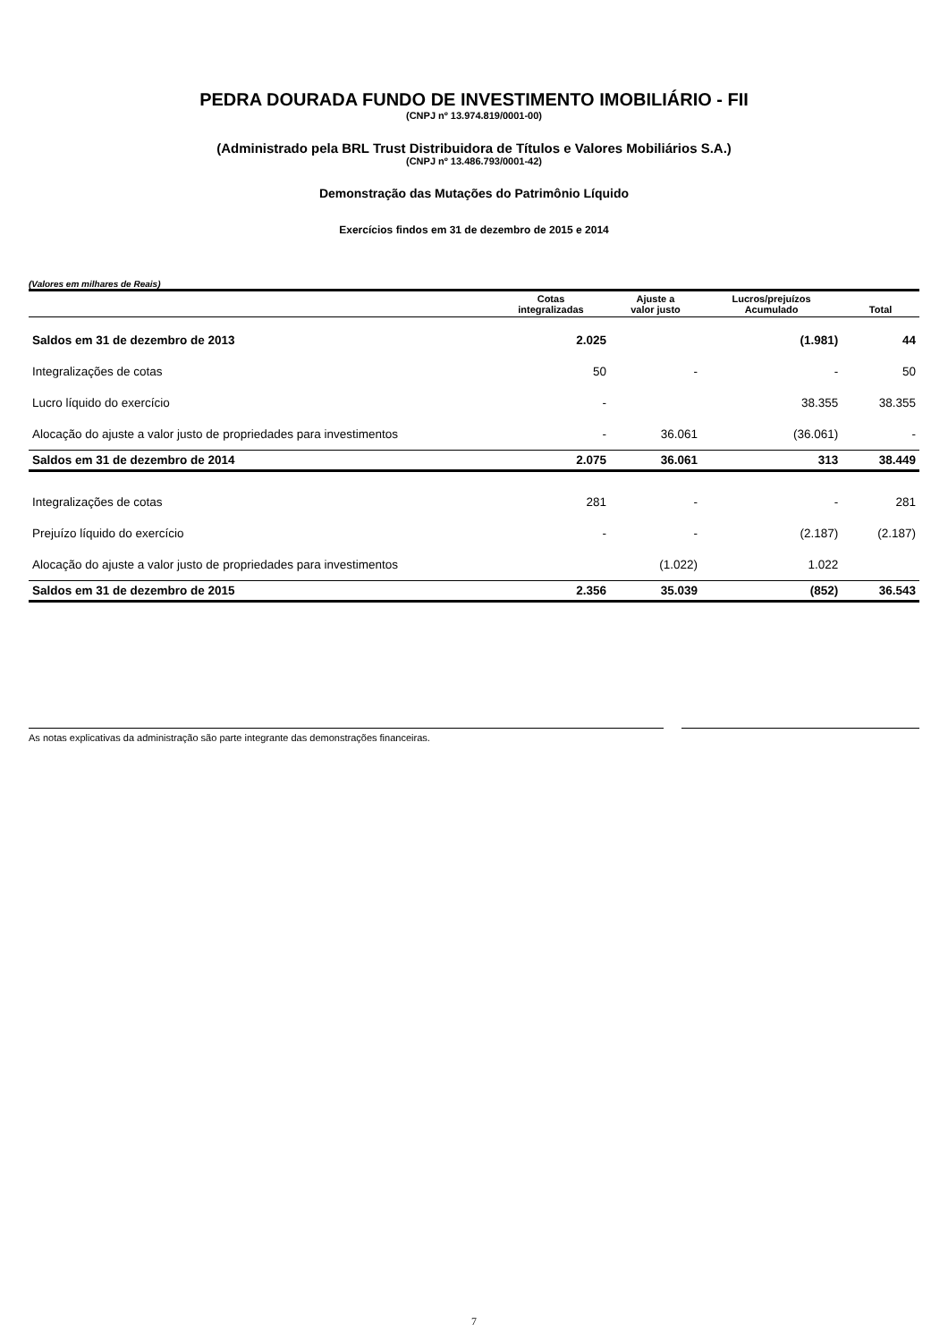PEDRA DOURADA FUNDO DE INVESTIMENTO IMOBILIÁRIO - FII
(CNPJ nº 13.974.819/0001-00)
(Administrado pela BRL Trust Distribuidora de Títulos e Valores Mobiliários S.A.)
(CNPJ nº 13.486.793/0001-42)
Demonstração das Mutações do Patrimônio Líquido
Exercícios findos em 31 de dezembro de 2015 e 2014
(Valores em milhares de Reais)
| | Cotas integralizadas | Ajuste a valor justo | Lucros/prejuízos Acumulado | Total |
| --- | --- | --- | --- | --- |
| Saldos em 31 de dezembro de 2013 | 2.025 | | (1.981) | 44 |
| Integralizações de cotas | 50 | - | - | 50 |
| Lucro líquido do exercício | - | | 38.355 | 38.355 |
| Alocação do ajuste a valor justo de propriedades para investimentos | - | 36.061 | (36.061) | - |
| Saldos em 31 de dezembro de 2014 | 2.075 | 36.061 | 313 | 38.449 |
| Integralizações de cotas | 281 | - | - | 281 |
| Prejuízo líquido do exercício | - | - | (2.187) | (2.187) |
| Alocação do ajuste a valor justo de propriedades para investimentos | | (1.022) | 1.022 | |
| Saldos em 31 de dezembro de 2015 | 2.356 | 35.039 | (852) | 36.543 |
As notas explicativas da administração são parte integrante das demonstrações financeiras.
7